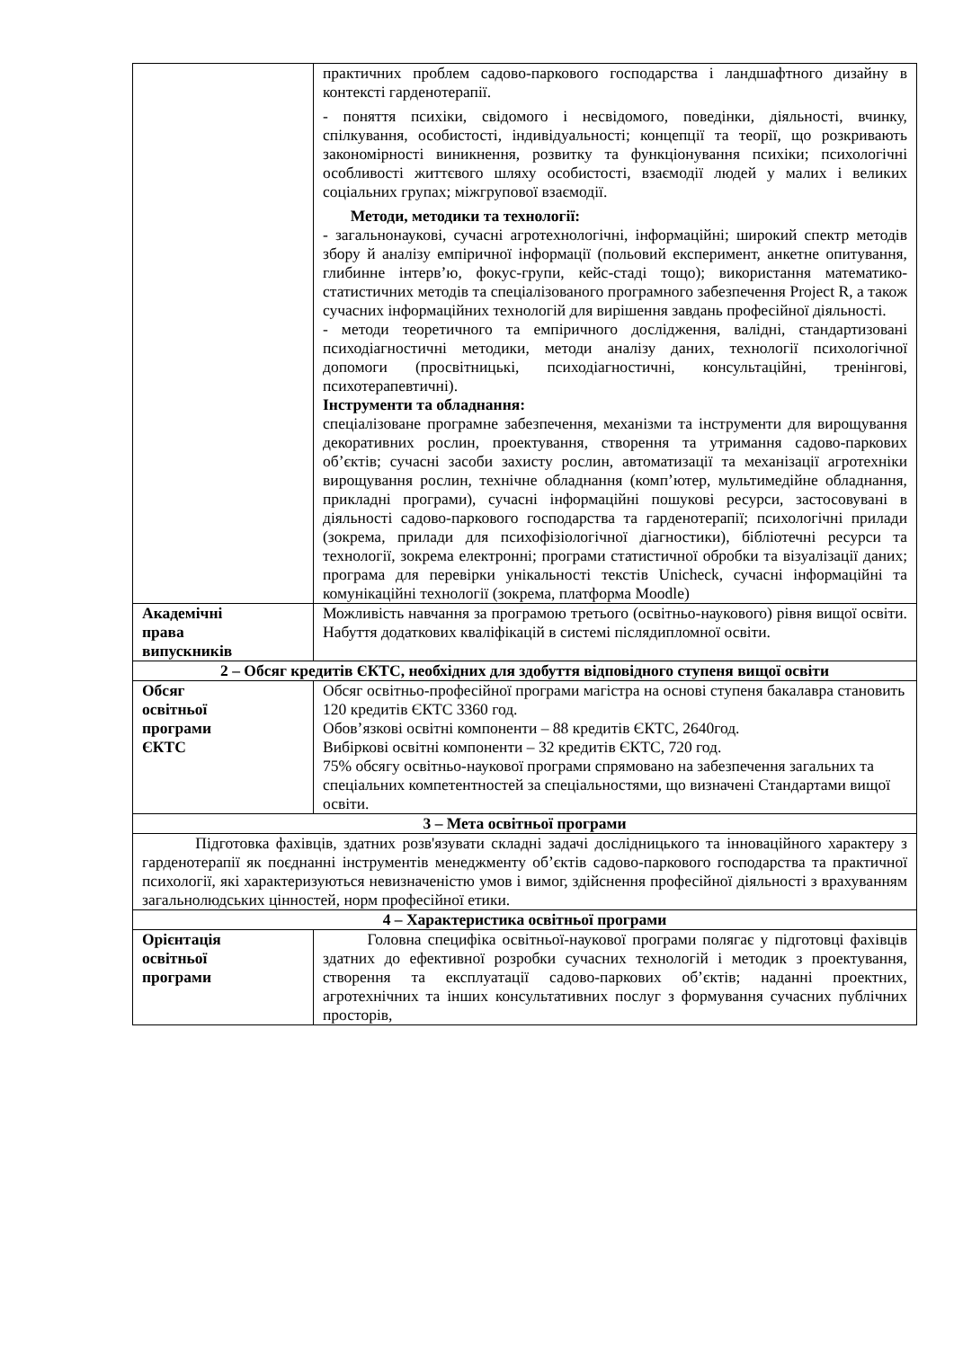| | практичних проблем садово-паркового господарства і ландшафтного дизайну в контексті гарденотерапії. - поняття психіки, свідомого і несвідомого, поведінки, діяльності, вчинку, спілкування, особистості, індивідуальності; концепції та теорії, що розкривають закономірності виникнення, розвитку та функціонування психіки; психологічні особливості життєвого шляху особистості, взаємодії людей у малих і великих соціальних групах; міжгрупової взаємодії. Методи, методики та технології: - загальнонаукові, сучасні агротехнологічні, інформаційні; широкий спектр методів збору й аналізу емпіричної інформації (польовий експеримент, анкетне опитування, глибинне інтерв’ю, фокус-групи, кейс-стаді тощо); використання математико-статистичних методів та спеціалізованого програмного забезпечення Project R, а також сучасних інформаційних технологій для вирішення завдань професійної діяльності. - методи теоретичного та емпіричного дослідження, валідні, стандартизовані психодіагностичні методики, методи аналізу даних, технології психологічної допомоги (просвітницькі, психодіагностичні, консультаційні, тренінгові, психотерапевтичні). Інструменти та обладнання: спеціалізоване програмне забезпечення, механізми та інструменти для вирощування декоративних рослин, проектування, створення та утримання садово-паркових об’єктів; сучасні засоби захисту рослин, автоматизації та механізації агротехніки вирощування рослин, технічне обладнання (комп’ютер, мультимедійне обладнання, прикладні програми), сучасні інформаційні пошукові ресурси, застосовувані в діяльності садово-паркового господарства та гарденотерапії; психологічні прилади (зокрема, прилади для психофізіологічної діагностики), бібліотечні ресурси та технології, зокрема електронні; програми статистичної обробки та візуалізації даних; програма для перевірки унікальності текстів Unicheck, сучасні інформаційні та комунікаційні технології (зокрема, платформа Moodle) |
| Академічні права випускників | Можливість навчання за програмою третього (освітньо-наукового) рівня вищої освіти. Набуття додаткових кваліфікацій в системі післядипломної освіти. |
| 2 – Обсяг кредитів ЄКТС, необхідних для здобуття відповідного ступеня вищої освіти | |
| Обсяг освітньої програми ЄКТС | Обсяг освітньо-професійної програми магістра на основі ступеня бакалавра становить 120 кредитів ЄКТС 3360 год. Обов’язкові освітні компоненти – 88 кредитів ЄКТС, 2640год. Вибіркові освітні компоненти – 32 кредитів ЄКТС, 720 год. 75% обсягу освітньо-наукової програми спрямовано на забезпечення загальних та спеціальних компетентностей за спеціальностями, що визначені Стандартами вищої освіти. |
| 3 – Мета освітньої програми | |
| Підготовка фахівців, здатних розв'язувати складні задачі дослідницького та інноваційного характеру з гарденотерапії як поєднанні інструментів менеджменту об’єктів садово-паркового господарства та практичної психології, які характеризуються невизначеністю умов і вимог, здійснення професійної діяльності з врахуванням загальнолюдських цінностей, норм професійної етики. | |
| 4 – Характеристика освітньої програми | |
| Орієнтація освітньої програми | Головна специфіка освітньої-наукової програми полягає у підготовці фахівців здатних до ефективної розробки сучасних технологій і методик з проектування, створення та експлуатації садово-паркових об’єктів; наданні проектних, агротехнічних та інших консультативних послуг з формування сучасних публічних просторів, |